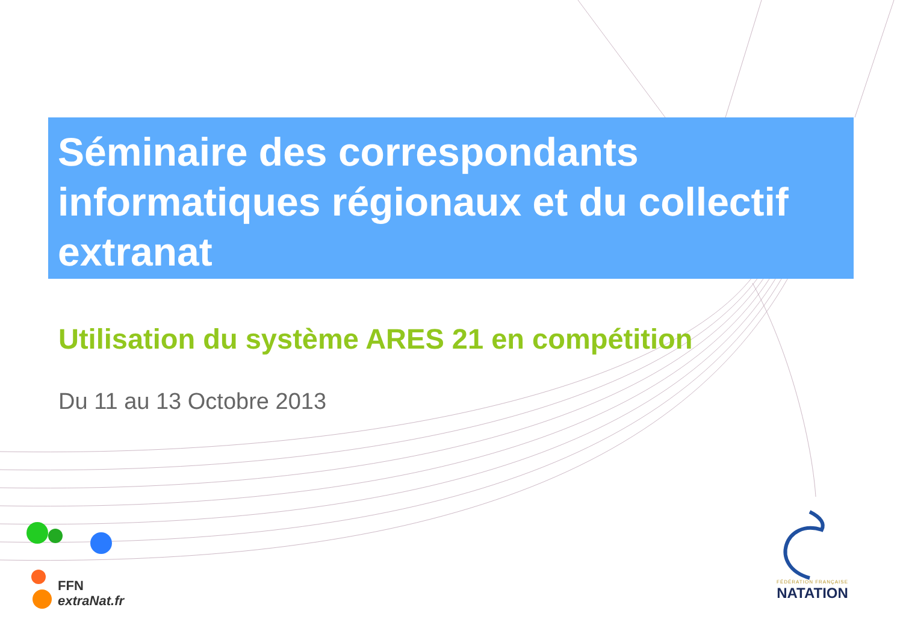Séminaire des correspondants informatiques régionaux et du collectif extranat
Utilisation du système ARES 21 en compétition
Du 11 au 13 Octobre 2013
FFN
extraNat.fr
FÉDÉRATION FRANÇAISE
NATATION